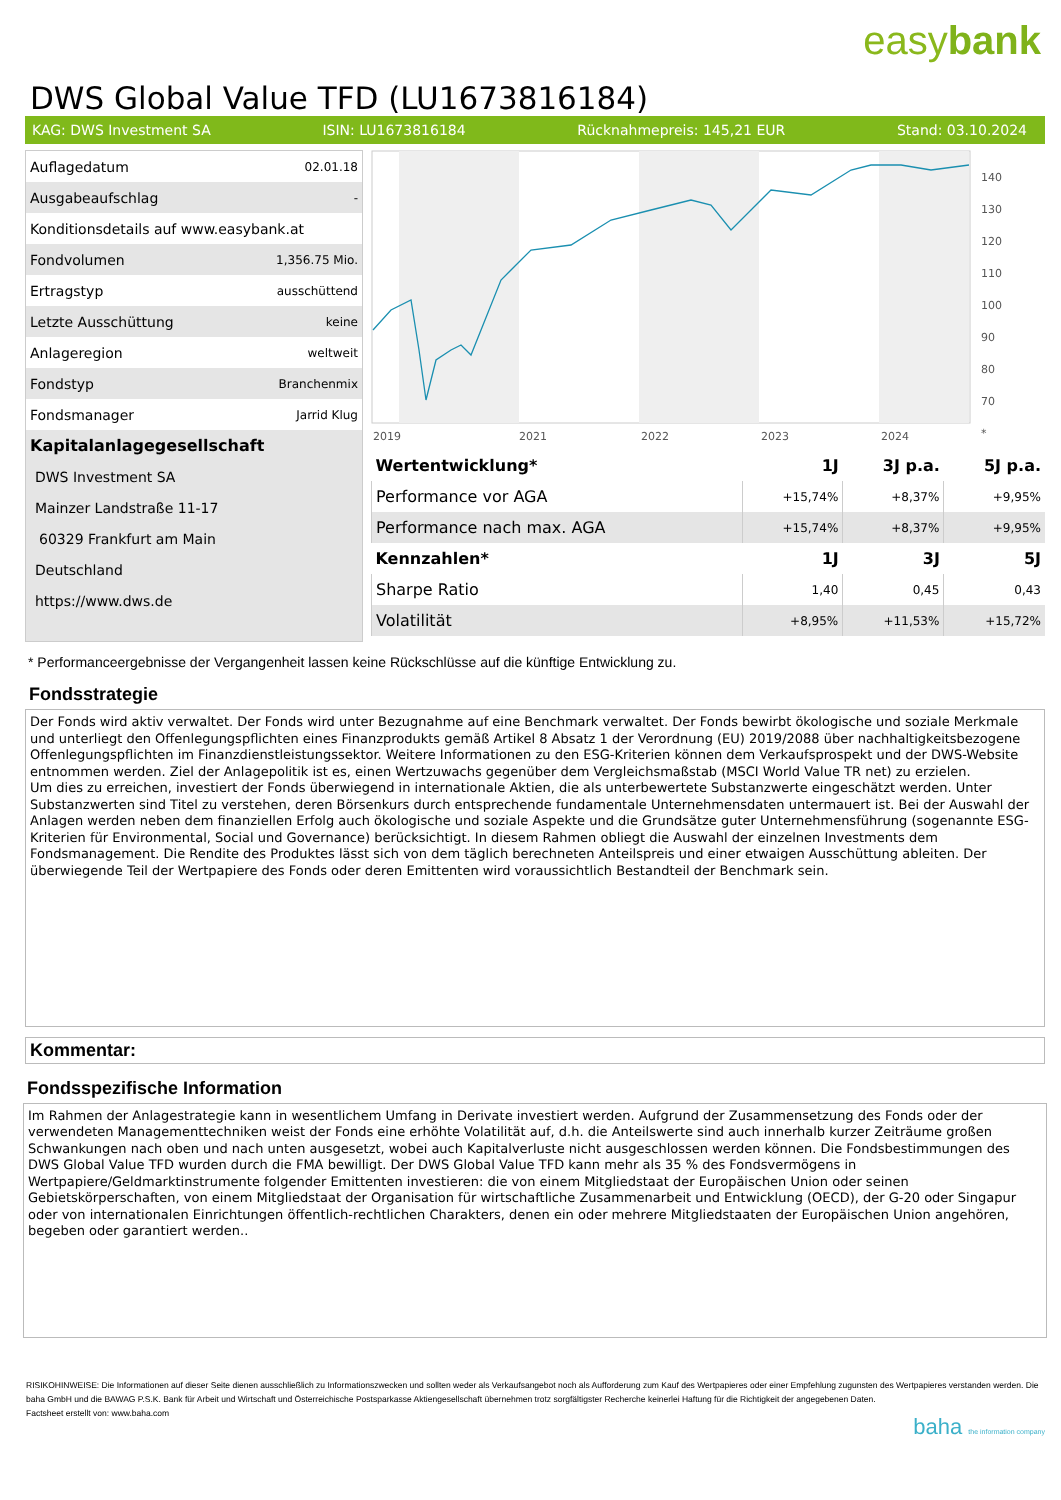easybank
DWS Global Value TFD (LU1673816184)
KAG: DWS Investment SA ISIN: LU1673816184 Rücknahmepreis: 145,21 EUR Stand: 03.10.2024
| Auflagedatum | 02.01.18 |
| Ausgabeaufschlag | - |
| Konditionsdetails auf www.easybank.at | |
| Fondvolumen | 1,356.75 Mio. |
| Ertragstyp | ausschüttend |
| Letzte Ausschüttung | keine |
| Anlageregion | weltweit |
| Fondstyp | Branchenmix |
| Fondsmanager | Jarrid Klug |
| Kapitalanlagegesellschaft | |
| DWS Investment SA | |
| Mainzer Landstraße 11-17 | |
| 60329 Frankfurt am Main | |
| Deutschland | |
| https://www.dws.de | |
2019
2021
2022
2023
2024
140
130
120
110
100
90
80
70
*
| Wertentwicklung* | 1J | 3J p.a. | 5J p.a. |
| --- | --- | --- | --- |
| Performance vor AGA | +15,74% | +8,37% | +9,95% |
| Performance nach max. AGA | +15,74% | +8,37% | +9,95% |
| Kennzahlen* | 1J | 3J | 5J |
| Sharpe Ratio | 1,40 | 0,45 | 0,43 |
| Volatilität | +8,95% | +11,53% | +15,72% |
* Performanceergebnisse der Vergangenheit lassen keine Rückschlüsse auf die künftige Entwicklung zu.
Fondsstrategie
Der Fonds wird aktiv verwaltet. Der Fonds wird unter Bezugnahme auf eine Benchmark verwaltet. Der Fonds bewirbt ökologische und soziale Merkmale und unterliegt den Offenlegungspflichten eines Finanzprodukts gemäß Artikel 8 Absatz 1 der Verordnung (EU) 2019/2088 über nachhaltigkeitsbezogene Offenlegungspflichten im Finanzdienstleistungssektor. Weitere Informationen zu den ESG-Kriterien können dem Verkaufsprospekt und der DWS-Website entnommen werden. Ziel der Anlagepolitik ist es, einen Wertzuwachs gegenüber dem Vergleichsmaßstab (MSCI World Value TR net) zu erzielen.
Um dies zu erreichen, investiert der Fonds überwiegend in internationale Aktien, die als unterbewertete Substanzwerte eingeschätzt werden. Unter Substanzwerten sind Titel zu verstehen, deren Börsenkurs durch entsprechende fundamentale Unternehmensdaten untermauert ist. Bei der Auswahl der Anlagen werden neben dem finanziellen Erfolg auch ökologische und soziale Aspekte und die Grundsätze guter Unternehmensführung (sogenannte ESG-Kriterien für Environmental, Social und Governance) berücksichtigt. In diesem Rahmen obliegt die Auswahl der einzelnen Investments dem Fondsmanagement. Die Rendite des Produktes lässt sich von dem täglich berechneten Anteilspreis und einer etwaigen Ausschüttung ableiten. Der überwiegende Teil der Wertpapiere des Fonds oder deren Emittenten wird voraussichtlich Bestandteil der Benchmark sein.
Kommentar:
Fondsspezifische Information
Im Rahmen der Anlagestrategie kann in wesentlichem Umfang in Derivate investiert werden. Aufgrund der Zusammensetzung des Fonds oder der verwendeten Managementtechniken weist der Fonds eine erhöhte Volatilität auf, d.h. die Anteilswerte sind auch innerhalb kurzer Zeiträume großen Schwankungen nach oben und nach unten ausgesetzt, wobei auch Kapitalverluste nicht ausgeschlossen werden können. Die Fondsbestimmungen des DWS Global Value TFD wurden durch die FMA bewilligt. Der DWS Global Value TFD kann mehr als 35 % des Fondsvermögens in Wertpapiere/Geldmarktinstrumente folgender Emittenten investieren: die von einem Mitgliedstaat der Europäischen Union oder seinen Gebietskörperschaften, von einem Mitgliedstaat der Organisation für wirtschaftliche Zusammenarbeit und Entwicklung (OECD), der G-20 oder Singapur oder von internationalen Einrichtungen öffentlich-rechtlichen Charakters, denen ein oder mehrere Mitgliedstaaten der Europäischen Union angehören, begeben oder garantiert werden..
RISIKOHINWEISE: Die Informationen auf dieser Seite dienen ausschließlich zu Informationszwecken und sollten weder als Verkaufsangebot noch als Aufforderung zum Kauf des Wertpapieres oder einer Empfehlung zugunsten des Wertpapieres verstanden werden. Die baha GmbH und die BAWAG P.S.K. Bank für Arbeit und Wirtschaft und Österreichische Postsparkasse Aktiengesellschaft übernehmen trotz sorgfältigster Recherche keinerlei Haftung für die Richtigkeit der angegebenen Daten.
Factsheet erstellt von: www.baha.com
baha the information company